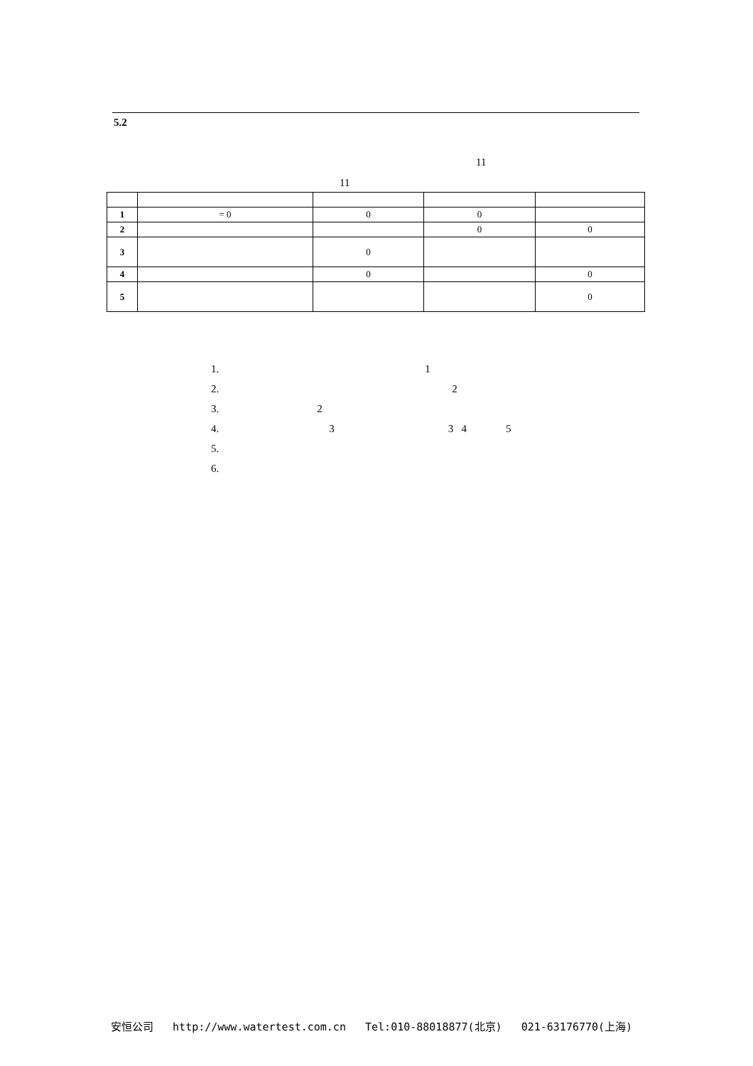5.2
11
11
| 1 | = 0 | 0 | 0 | |
| 2 | | | 0 | 0 |
| 3 | | 0 | | |
| 4 | | 0 | | 0 |
| 5 | | | | 0 |
1. 1
2. 2
3. 2
4. 3 3 4 5
5.
6.
安恒公司 http://www.watertest.com.cn Tel:010-88018877(北京) 021-63176770(上海)